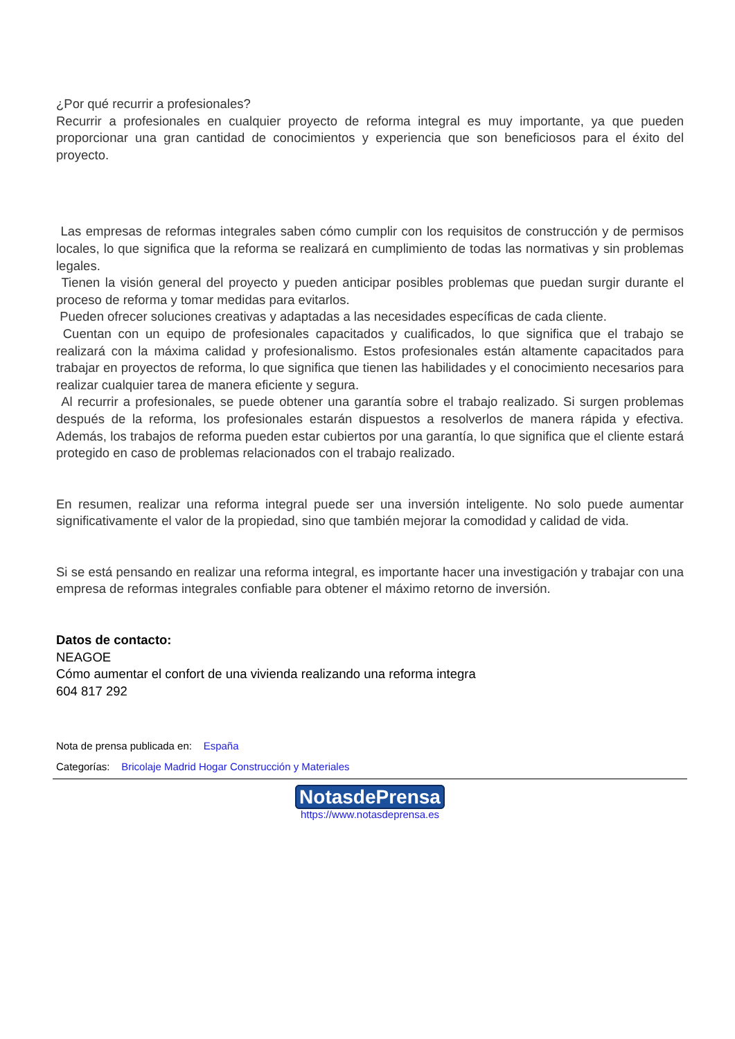¿Por qué recurrir a profesionales?
Recurrir a profesionales en cualquier proyecto de reforma integral es muy importante, ya que pueden proporcionar una gran cantidad de conocimientos y experiencia que son beneficiosos para el éxito del proyecto.
Las empresas de reformas integrales saben cómo cumplir con los requisitos de construcción y de permisos locales, lo que significa que la reforma se realizará en cumplimiento de todas las normativas y sin problemas legales.
Tienen la visión general del proyecto y pueden anticipar posibles problemas que puedan surgir durante el proceso de reforma y tomar medidas para evitarlos.
Pueden ofrecer soluciones creativas y adaptadas a las necesidades específicas de cada cliente.
Cuentan con un equipo de profesionales capacitados y cualificados, lo que significa que el trabajo se realizará con la máxima calidad y profesionalismo. Estos profesionales están altamente capacitados para trabajar en proyectos de reforma, lo que significa que tienen las habilidades y el conocimiento necesarios para realizar cualquier tarea de manera eficiente y segura.
Al recurrir a profesionales, se puede obtener una garantía sobre el trabajo realizado. Si surgen problemas después de la reforma, los profesionales estarán dispuestos a resolverlos de manera rápida y efectiva. Además, los trabajos de reforma pueden estar cubiertos por una garantía, lo que significa que el cliente estará protegido en caso de problemas relacionados con el trabajo realizado.
En resumen, realizar una reforma integral puede ser una inversión inteligente. No solo puede aumentar significativamente el valor de la propiedad, sino que también mejorar la comodidad y calidad de vida.
Si se está pensando en realizar una reforma integral, es importante hacer una investigación y trabajar con una empresa de reformas integrales confiable para obtener el máximo retorno de inversión.
Datos de contacto:
NEAGOE
Cómo aumentar el confort de una vivienda realizando una reforma integra
604 817 292
Nota de prensa publicada en: España
Categorías: Bricolaje Madrid Hogar Construcción y Materiales
NotasdePrensa
https://www.notasdeprensa.es